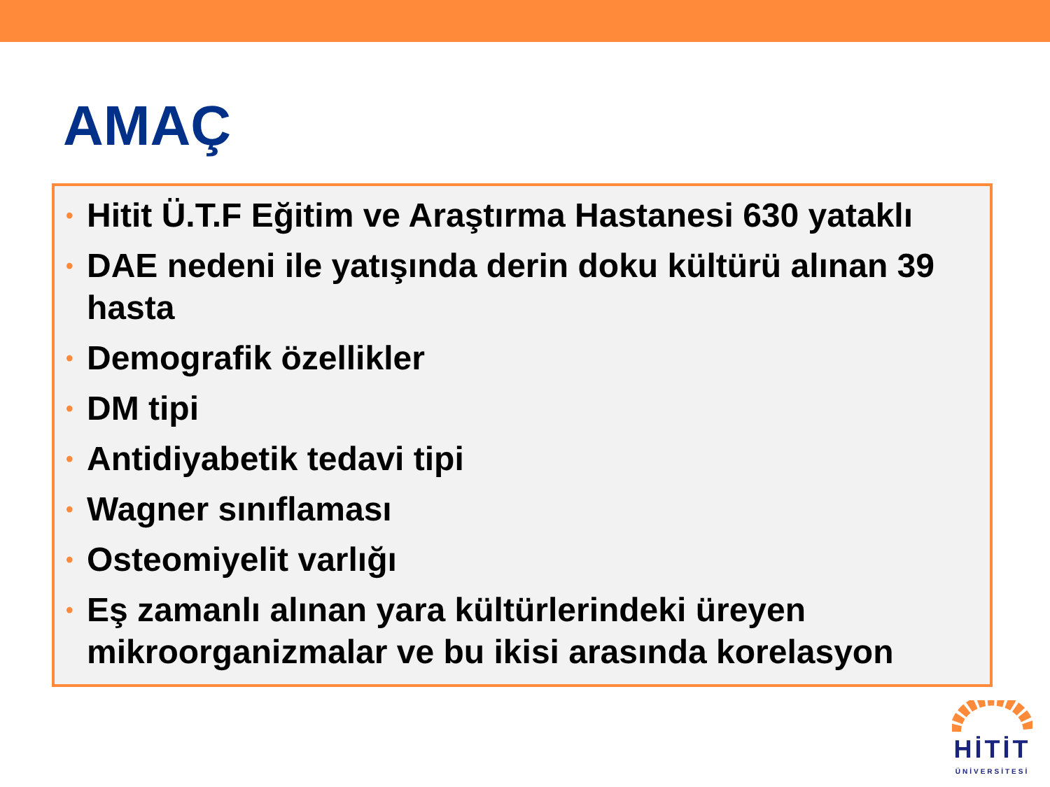AMAÇ
• Hitit Ü.T.F Eğitim ve Araştırma Hastanesi 630 yataklı
• DAE nedeni ile yatışında derin doku kültürü alınan 39 hasta
• Demografik özellikler
• DM tipi
• Antidiyabetik tedavi tipi
• Wagner sınıflaması
• Osteomiyelit varlığı
• Eş zamanlı alınan yara kültürlerindeki üreyen mikroorganizmalar ve bu ikisi arasında korelasyon
HİTİT
ÜNİVERSİTESİ